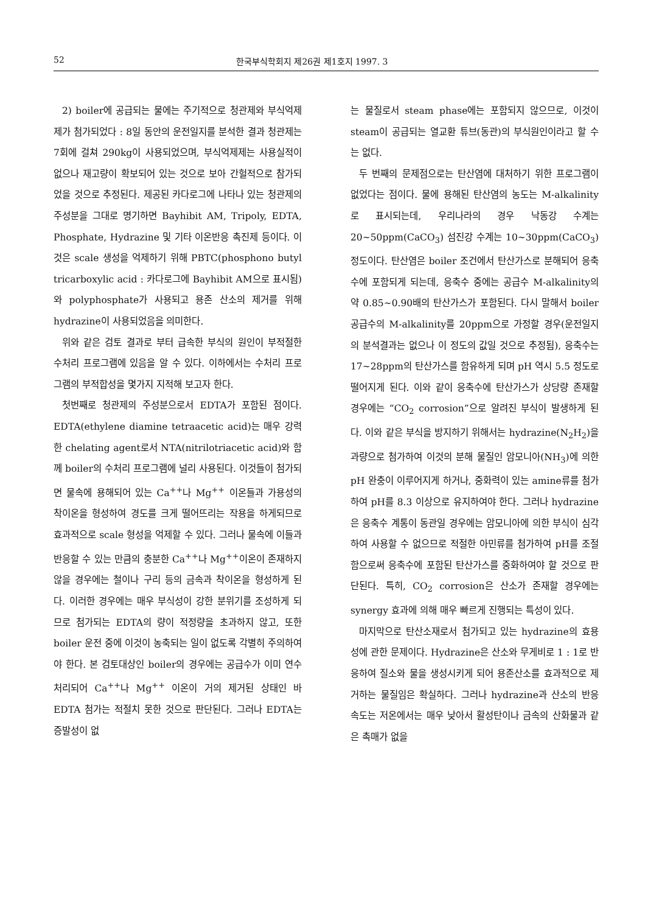52 한국부식학회지 제26권 제1호지 1997. 3
2) boiler에 공급되는 물에는 주기적으로 청관제와 부식억제제가 첨가되었다 : 8일 동안의 운전일지를 분석한 결과 청관제는 7회에 걸쳐 290kg이 사용되었으며, 부식억제제는 사용실적이 없으나 재고량이 확보되어 있는 것으로 보아 간헐적으로 참가되었을 것으로 추정된다. 제공된 카다로그에 나타나 있는 청관제의 주성분을 그대로 명기하면 Bayhibit AM, Tripoly, EDTA, Phosphate, Hydrazine 및 기타 이온반응 촉진제 등이다. 이것은 scale 생성을 억제하기 위해 PBTC(phosphono butyl tricarboxylic acid : 카다로그에 Bayhibit AM으로 표시됨)와 polyphosphate가 사용되고 용존 산소의 제거를 위해 hydrazine이 사용되었음을 의미한다.
위와 같은 검토 결과로 부터 급속한 부식의 원인이 부적절한 수처리 프로그램에 있음을 알 수 있다. 이하에서는 수처리 프로그램의 부적합성을 몇가지 지적해 보고자 한다.
첫번째로 청관제의 주성분으로서 EDTA가 포함된 점이다. EDTA(ethylene diamine tetraacetic acid)는 매우 강력한 chelating agent로서 NTA(nitrilotriacetic acid)와 함께 boiler의 수처리 프로그램에 널리 사용된다. 이것들이 첨가되면 물속에 용해되어 있는 Ca<sup>++</sup>나 Mg<sup>++</sup> 이온들과 가용성의 착이온을 형성하여 경도를 크게 떨어뜨리는 작용을 하게되므로 효과적으로 scale 형성을 억제할 수 있다. 그러나 물속에 이들과 반응할 수 있는 만큼의 충분한 Ca<sup>++</sup>나 Mg<sup>++</sup>이온이 존재하지 않을 경우에는 철이나 구리 등의 금속과 착이온을 형성하게 된다. 이러한 경우에는 매우 부식성이 강한 분위기를 조성하게 되므로 첨가되는 EDTA의 량이 적정량을 초과하지 않고, 또한 boiler 운전 중에 이것이 농축되는 일이 없도록 각별히 주의하여야 한다. 본 검토대상인 boiler의 경우에는 공급수가 이미 연수처리되어 Ca<sup>++</sup>나 Mg<sup>++</sup> 이온이 거의 제거된 상태인 바 EDTA 첨가는 적절치 못한 것으로 판단된다. 그러나 EDTA는 증발성이 없
는 물질로서 steam phase에는 포함되지 않으므로, 이것이 steam이 공급되는 열교환 튜브(동관)의 부식원인이라고 할 수는 없다.
두 번째의 문제점으로는 탄산염에 대처하기 위한 프로그램이 없었다는 점이다. 물에 용해된 탄산염의 농도는 M-alkalinity로 표시되는데, 우리나라의 경우 낙동강 수계는 20~50ppm(CaCO<sub>3</sub>) 섬진강 수계는 10~30ppm(CaCO<sub>3</sub>) 정도이다. 탄산염은 boiler 조건에서 탄산가스로 분해되어 응축수에 포함되게 되는데, 응축수 중에는 공급수 M-alkalinity의 약 0.85~0.90배의 탄산가스가 포함된다. 다시 말해서 boiler 공급수의 M-alkalinity를 20ppm으로 가정할 경우(운전일지의 분석결과는 없으나 이 정도의 값일 것으로 추정됨), 응축수는 17~28ppm의 탄산가스를 함유하게 되며 pH 역시 5.5 정도로 떨어지게 된다. 이와 같이 응축수에 탄산가스가 상당량 존재할 경우에는 “CO<sub>2</sub> corrosion”으로 알려진 부식이 발생하게 된다. 이와 같은 부식을 방지하기 위해서는 hydrazine(N<sub>2</sub>H<sub>2</sub>)을 과량으로 첨가하여 이것의 분해 물질인 암모니아(NH<sub>3</sub>)에 의한 pH 완충이 이루어지게 하거나, 중화력이 있는 amine류를 첨가하여 pH를 8.3 이상으로 유지하여야 한다. 그러나 hydrazine은 응축수 계통이 동관일 경우에는 암모니아에 의한 부식이 심각하여 사용할 수 없으므로 적절한 아민류를 첨가하여 pH를 조절함으로써 응축수에 포함된 탄산가스를 중화하여야 할 것으로 판단된다. 특히, CO<sub>2</sub> corrosion은 산소가 존재할 경우에는 synergy 효과에 의해 매우 빠르게 진행되는 특성이 있다.
마지막으로 탄산소재로서 첨가되고 있는 hydrazine의 효용성에 관한 문제이다. Hydrazine은 산소와 무게비로 1 : 1로 반응하여 질소와 물을 생성시키게 되어 용존산소를 효과적으로 제거하는 물질임은 확실하다. 그러나 hydrazine과 산소의 반응 속도는 저온에서는 매우 낮아서 활성탄이나 금속의 산화물과 같은 촉매가 없을